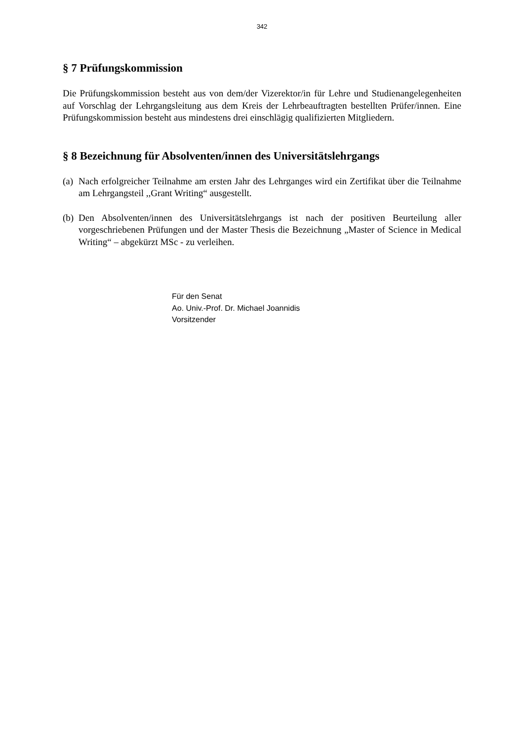342
§ 7 Prüfungskommission
Die Prüfungskommission besteht aus von dem/der Vizerektor/in für Lehre und Studienangelegenheiten auf Vorschlag der Lehrgangsleitung aus dem Kreis der Lehrbeauftragten bestellten Prüfer/innen. Eine Prüfungskommission besteht aus mindestens drei einschlägig qualifizierten Mitgliedern.
§ 8 Bezeichnung für Absolventen/innen des Universitätslehrgangs
(a) Nach erfolgreicher Teilnahme am ersten Jahr des Lehrganges wird ein Zertifikat über die Teilnahme am Lehrgangsteil ,,Grant Writing“ ausgestellt.
(b) Den Absolventen/innen des Universitätslehrgangs ist nach der positiven Beurteilung aller vorgeschriebenen Prüfungen und der Master Thesis die Bezeichnung „Master of Science in Medical Writing“ – abgekürzt MSc - zu verleihen.
Für den Senat
Ao. Univ.-Prof. Dr. Michael Joannidis
Vorsitzender